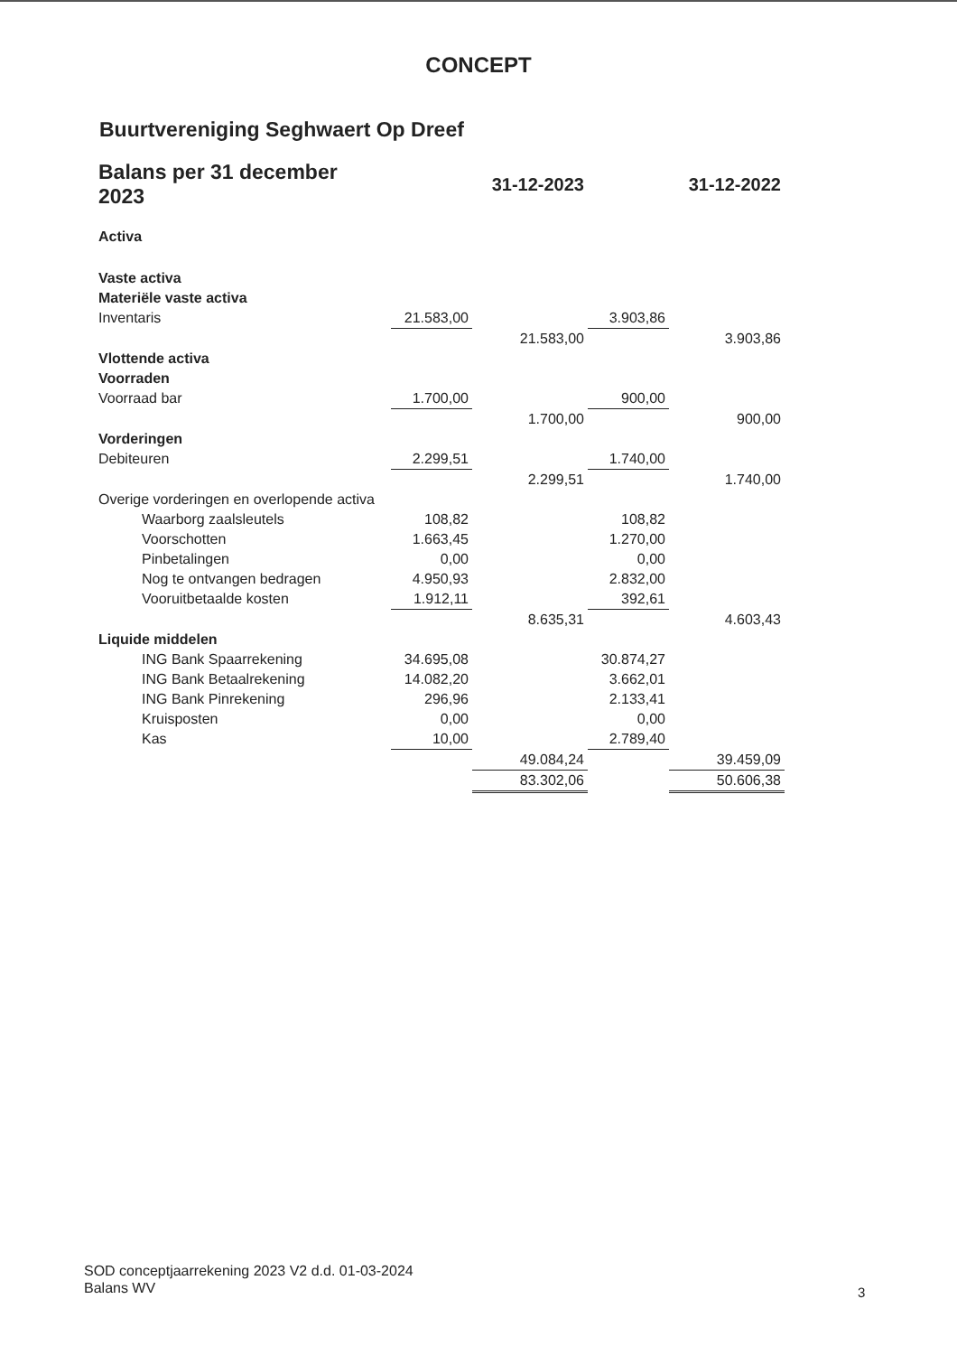CONCEPT
Buurtvereniging Seghwaert Op Dreef
| Balans per 31 december 2023 | | 31-12-2023 | | 31-12-2022 |
| Activa | | | | |
| Vaste activa | | | | |
| Materiële vaste activa | | | | |
| Inventaris | 21.583,00 | | 3.903,86 | |
| | | 21.583,00 | | 3.903,86 |
| Vlottende activa | | | | |
| Voorraden | | | | |
| Voorraad bar | 1.700,00 | | 900,00 | |
| | | 1.700,00 | | 900,00 |
| Vorderingen | | | | |
| Debiteuren | 2.299,51 | | 1.740,00 | |
| | | 2.299,51 | | 1.740,00 |
| Overige vorderingen en overlopende activa | | | | |
| Waarborg zaalsleutels | 108,82 | | 108,82 | |
| Voorschotten | 1.663,45 | | 1.270,00 | |
| Pinbetalingen | 0,00 | | 0,00 | |
| Nog te ontvangen bedragen | 4.950,93 | | 2.832,00 | |
| Vooruitbetaalde kosten | 1.912,11 | | 392,61 | |
| | | 8.635,31 | | 4.603,43 |
| Liquide middelen | | | | |
| ING Bank Spaarrekening | 34.695,08 | | 30.874,27 | |
| ING Bank Betaalrekening | 14.082,20 | | 3.662,01 | |
| ING Bank Pinrekening | 296,96 | | 2.133,41 | |
| Kruisposten | 0,00 | | 0,00 | |
| Kas | 10,00 | | 2.789,40 | |
| | | 49.084,24 | | 39.459,09 |
| | | 83.302,06 | | 50.606,38 |
SOD conceptjaarrekening 2023 V2 d.d. 01-03-2024
Balans WV
3